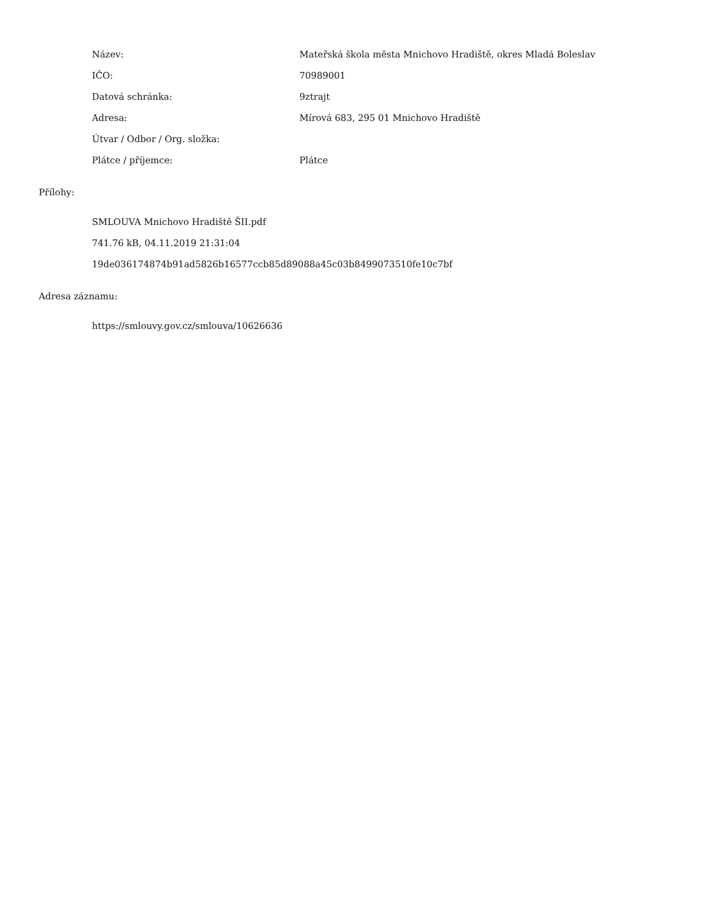Název:
Mateřská škola města Mnichovo Hradiště, okres Mladá Boleslav
IČO: 70989001
Datová schránka: 9ztrajt
Adresa:
Mírová 683, 295 01 Mnichovo Hradiště
Útvar / Odbor / Org. složka:
Plátce / příjemce: Plátce
Přílohy:
SMLOUVA Mnichovo Hradiště ŠII.pdf
741.76 kB, 04.11.2019 21:31:04
19de036174874b91ad5826b16577ccb85d89088a45c03b8499073510fe10c7bf
Adresa záznamu:
https://smlouvy.gov.cz/smlouva/10626636